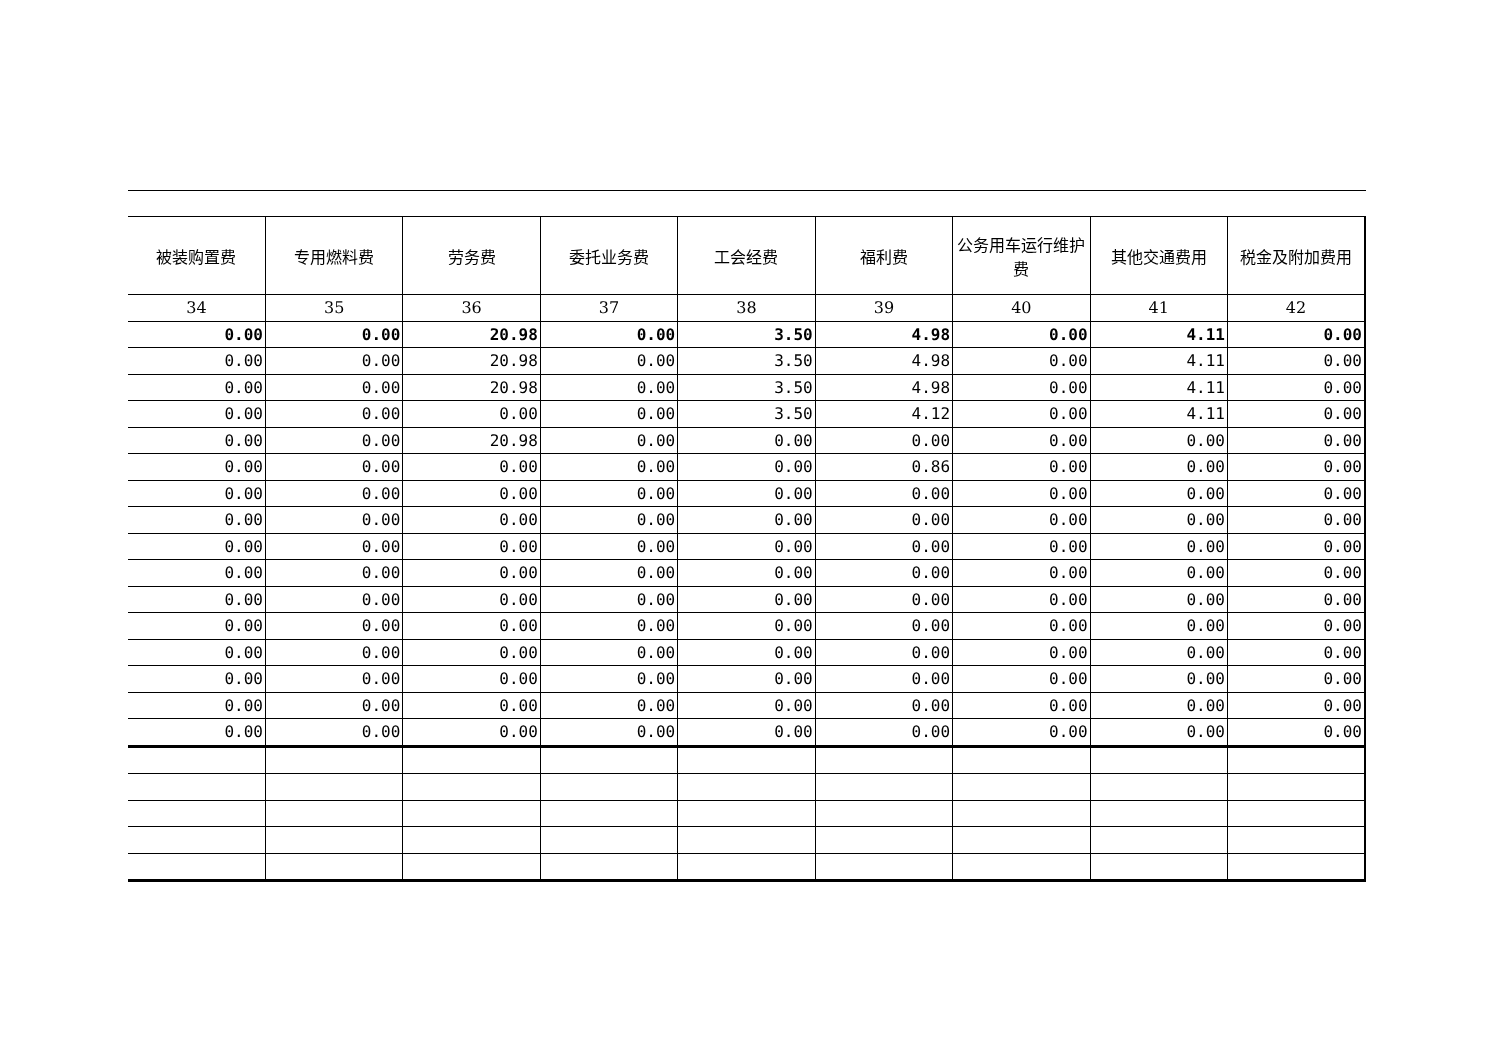| 被装购置费 | 专用燃料费 | 劳务费 | 委托业务费 | 工会经费 | 福利费 | 公务用车运行维护费 | 其他交通费用 | 税金及附加费用 |
| --- | --- | --- | --- | --- | --- | --- | --- | --- |
| 34 | 35 | 36 | 37 | 38 | 39 | 40 | 41 | 42 |
| 0.00 | 0.00 | 20.98 | 0.00 | 3.50 | 4.98 | 0.00 | 4.11 | 0.00 |
| 0.00 | 0.00 | 20.98 | 0.00 | 3.50 | 4.98 | 0.00 | 4.11 | 0.00 |
| 0.00 | 0.00 | 20.98 | 0.00 | 3.50 | 4.98 | 0.00 | 4.11 | 0.00 |
| 0.00 | 0.00 | 0.00 | 0.00 | 3.50 | 4.12 | 0.00 | 4.11 | 0.00 |
| 0.00 | 0.00 | 20.98 | 0.00 | 0.00 | 0.00 | 0.00 | 0.00 | 0.00 |
| 0.00 | 0.00 | 0.00 | 0.00 | 0.00 | 0.86 | 0.00 | 0.00 | 0.00 |
| 0.00 | 0.00 | 0.00 | 0.00 | 0.00 | 0.00 | 0.00 | 0.00 | 0.00 |
| 0.00 | 0.00 | 0.00 | 0.00 | 0.00 | 0.00 | 0.00 | 0.00 | 0.00 |
| 0.00 | 0.00 | 0.00 | 0.00 | 0.00 | 0.00 | 0.00 | 0.00 | 0.00 |
| 0.00 | 0.00 | 0.00 | 0.00 | 0.00 | 0.00 | 0.00 | 0.00 | 0.00 |
| 0.00 | 0.00 | 0.00 | 0.00 | 0.00 | 0.00 | 0.00 | 0.00 | 0.00 |
| 0.00 | 0.00 | 0.00 | 0.00 | 0.00 | 0.00 | 0.00 | 0.00 | 0.00 |
| 0.00 | 0.00 | 0.00 | 0.00 | 0.00 | 0.00 | 0.00 | 0.00 | 0.00 |
| 0.00 | 0.00 | 0.00 | 0.00 | 0.00 | 0.00 | 0.00 | 0.00 | 0.00 |
| 0.00 | 0.00 | 0.00 | 0.00 | 0.00 | 0.00 | 0.00 | 0.00 | 0.00 |
| 0.00 | 0.00 | 0.00 | 0.00 | 0.00 | 0.00 | 0.00 | 0.00 | 0.00 |